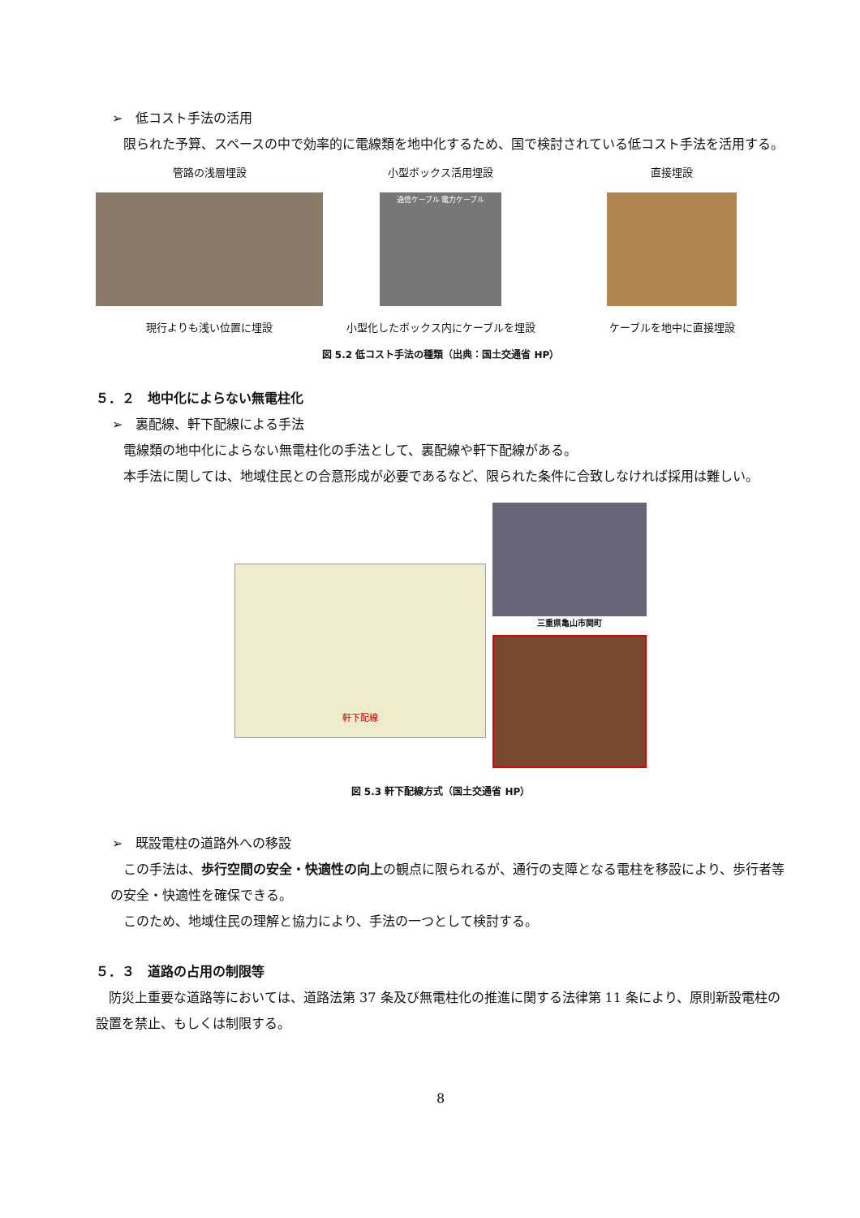➢　低コスト手法の活用
限られた予算、スペースの中で効率的に電線類を地中化するため、国で検討されている低コスト手法を活用する。
管路の浅層埋設
現行よりも浅い位置に埋設
小型ボックス活用埋設
通信ケーブル 電力ケーブル
小型化したボックス内にケーブルを埋設
直接埋設
ケーブルを地中に直接埋設
図 5.2 低コスト手法の種類（出典：国土交通省 HP）
５．２　地中化によらない無電柱化
➢　裏配線、軒下配線による手法
電線類の地中化によらない無電柱化の手法として、裏配線や軒下配線がある。
本手法に関しては、地域住民との合意形成が必要であるなど、限られた条件に合致しなければ採用は難しい。
軒下配線
三重県亀山市関町
図 5.3 軒下配線方式（国土交通省 HP）
➢　既設電柱の道路外への移設
この手法は、歩行空間の安全・快適性の向上の観点に限られるが、通行の支障となる電柱を移設により、歩行者等の安全・快適性を確保できる。
このため、地域住民の理解と協力により、手法の一つとして検討する。
５．３　道路の占用の制限等
防災上重要な道路等においては、道路法第 37 条及び無電柱化の推進に関する法律第 11 条により、原則新設電柱の設置を禁止、もしくは制限する。
8